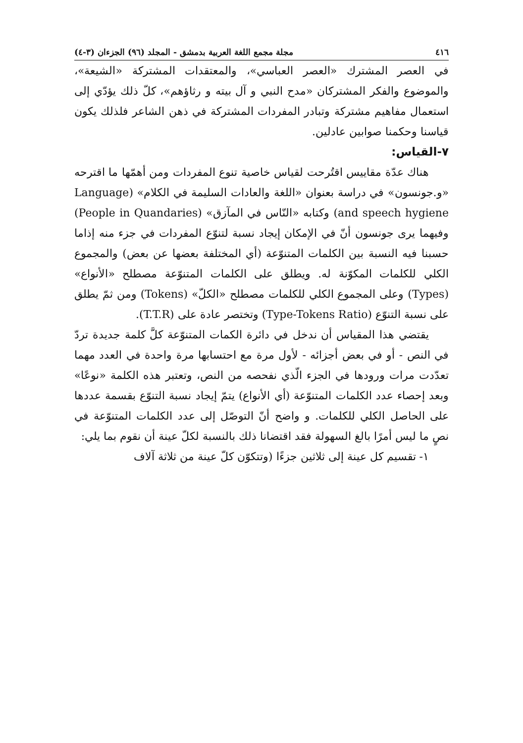٤١٦ مجلة مجمع اللغة العربية بدمشق - المجلد (٩٦) الجزءان (٣-٤)
في العصر المشترك «العصر العباسي»، والمعتقدات المشتركة «الشيعة»، والموضوع والفكر المشتركان «مدح النبي و آل بيته و رثاؤهم»، كلّ ذلك يؤدّي إلى استعمال مفاهيم مشتركة وتبادر المفردات المشتركة في ذهن الشاعر فلذلك يكون قياسنا وحكمنا صوابين عادلين.
٧-القياس:
هناك عدّة مقاييس اقتُرحت لقياس خاصية تنوع المفردات ومن أهمّها ما اقترحه «و.جونسون» في دراسة بعنوان «اللغة والعادات السليمة في الكلام» (Language and speech hygiene) وكتابه «النّاس في المآزق» (People in Quandaries) وفيهما يرى جونسون أنّ في الإمكان إيجاد نسبة لتنوّع المفردات في جزء منه إذاما حسبنا فيه النسبة بين الكلمات المتنوّعة (أي المختلفة بعضها عن بعض) والمجموع الكلي للكلمات المكوّنة له. ويطلق على الكلمات المتنوّعة مصطلح «الأنواع» (Types) وعلى المجموع الكلي للكلمات مصطلح «الكلّ» (Tokens) ومن ثمّ يطلق على نسبة التنوّع (Type-Tokens Ratio) وتختصر عادة على (T.T.R).
يقتضي هذا المقياس أن ندخل في دائرة الكمات المتنوّعة كلَّ كلمة جديدة تردّ في النص - أو في بعض أجزائه - لأول مرة مع احتسابها مرة واحدة في العدد مهما تعدّدت مرات ورودها في الجزء الّذي نفحصه من النص، وتعتبر هذه الكلمة «نوعًا» وبعد إحصاء عدد الكلمات المتنوّعة (أي الأنواع) يتمّ إيجاد نسبة التنوّع بقسمة عددها على الحاصل الكلي للكلمات. و واضح أنّ التوصّل إلى عدد الكلمات المتنوّعة في نصٍ ما ليس أمرًا بالغ السهولة فقد اقتضانا ذلك بالنسبة لكلّ عينة أن نقوم بما يلي:
١- تقسيم كل عينة إلى ثلاثين جزءًا (وتتكوّن كلّ عينة من ثلاثة آلاف